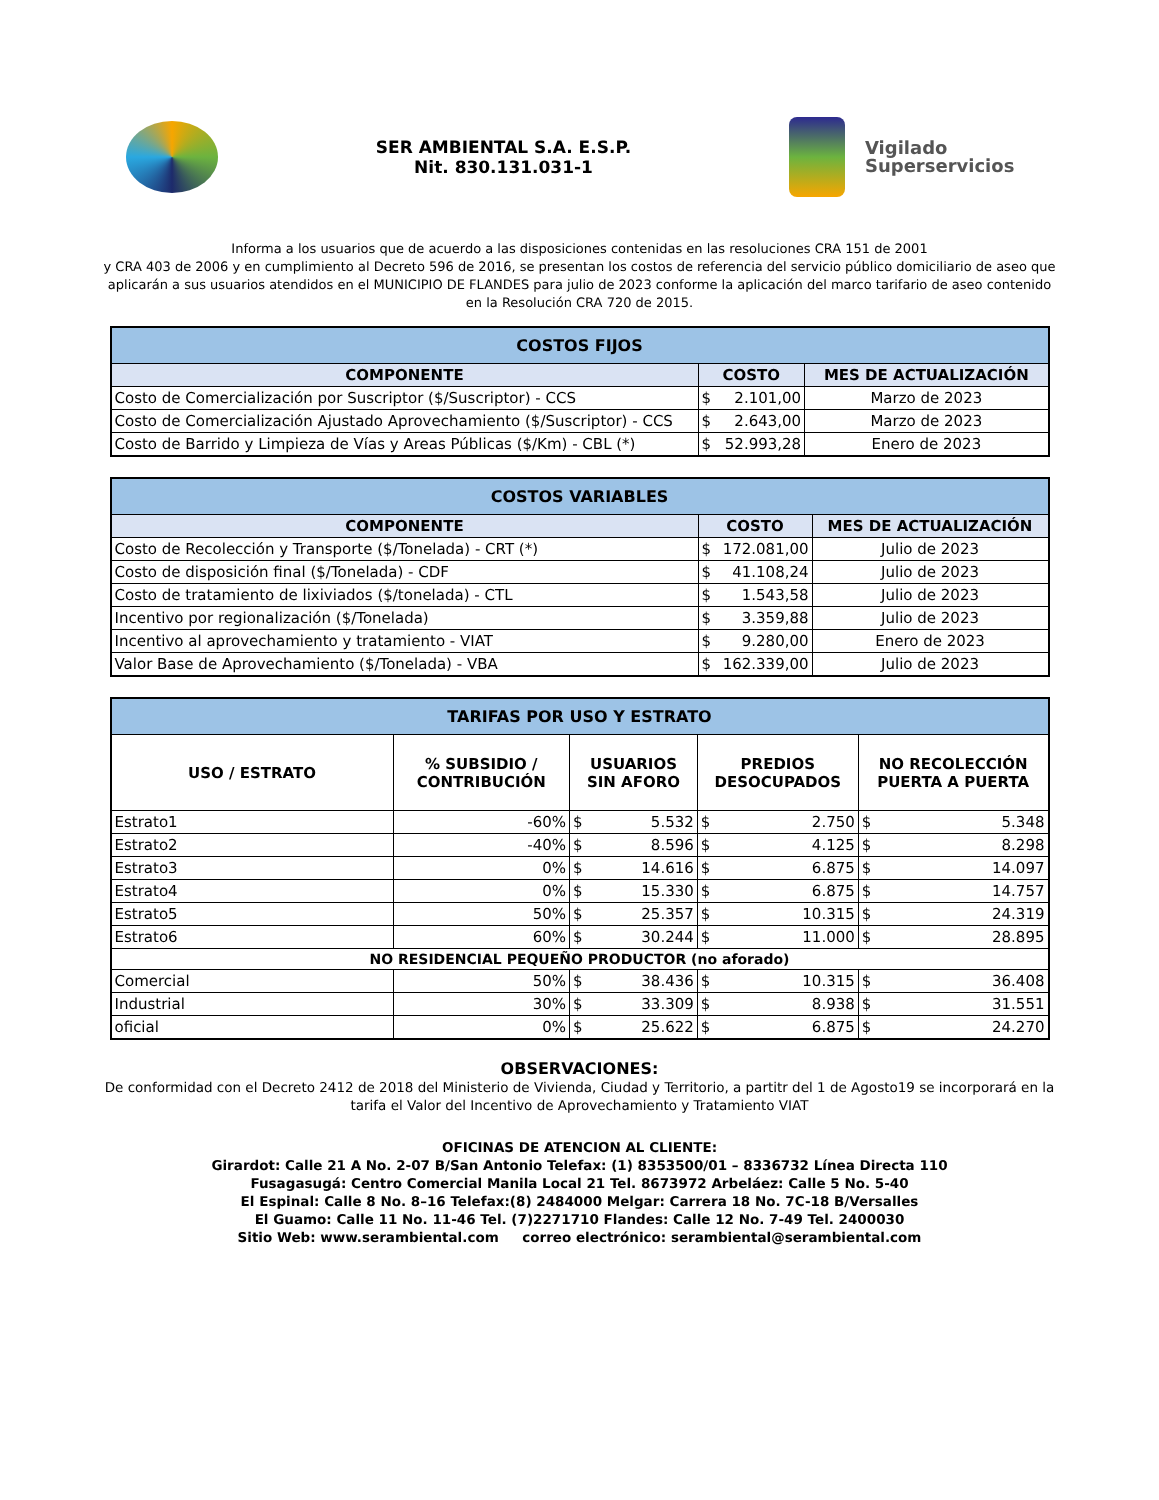SER AMBIENTAL S.A. E.S.P.
Nit. 830.131.031-1
Vigilado
Superservicios
Informa a los usuarios que de acuerdo a las disposiciones contenidas en las resoluciones CRA 151 de 2001
y CRA 403 de 2006 y en cumplimiento al Decreto 596 de 2016, se presentan los costos de referencia del servicio público domiciliario de aseo que aplicarán a sus usuarios atendidos en el MUNICIPIO DE FLANDES para julio de 2023 conforme la aplicación del marco tarifario de aseo contenido en la Resolución CRA 720 de 2015.
| COSTOS FIJOS | | |
| --- | --- | --- |
| COMPONENTE | COSTO | MES DE ACTUALIZACIÓN |
| Costo de Comercialización por Suscriptor ($/Suscriptor) - CCS | $ 2.101,00 | Marzo de 2023 |
| Costo de Comercialización Ajustado Aprovechamiento ($/Suscriptor) - CCS | $ 2.643,00 | Marzo de 2023 |
| Costo de Barrido y Limpieza de Vías y Areas Públicas ($/Km) - CBL (*) | $ 52.993,28 | Enero de 2023 |
| COSTOS VARIABLES | | |
| --- | --- | --- |
| COMPONENTE | COSTO | MES DE ACTUALIZACIÓN |
| Costo de Recolección y Transporte ($/Tonelada) - CRT (*) | $ 172.081,00 | Julio de 2023 |
| Costo de disposición final ($/Tonelada) - CDF | $ 41.108,24 | Julio de 2023 |
| Costo de tratamiento de lixiviados ($/tonelada) - CTL | $ 1.543,58 | Julio de 2023 |
| Incentivo por regionalización ($/Tonelada) | $ 3.359,88 | Julio de 2023 |
| Incentivo al aprovechamiento y tratamiento - VIAT | $ 9.280,00 | Enero de 2023 |
| Valor Base de Aprovechamiento ($/Tonelada) - VBA | $ 162.339,00 | Julio de 2023 |
| TARIFAS POR USO Y ESTRATO | | | | |
| --- | --- | --- | --- | --- |
| USO / ESTRATO | % SUBSIDIO / CONTRIBUCIÓN | USUARIOS SIN AFORO | PREDIOS DESOCUPADOS | NO RECOLECCIÓN PUERTA A PUERTA |
| Estrato1 | -60% | $ 5.532 | $ 2.750 | $ 5.348 |
| Estrato2 | -40% | $ 8.596 | $ 4.125 | $ 8.298 |
| Estrato3 | 0% | $ 14.616 | $ 6.875 | $ 14.097 |
| Estrato4 | 0% | $ 15.330 | $ 6.875 | $ 14.757 |
| Estrato5 | 50% | $ 25.357 | $ 10.315 | $ 24.319 |
| Estrato6 | 60% | $ 30.244 | $ 11.000 | $ 28.895 |
| NO RESIDENCIAL PEQUEÑO PRODUCTOR (no aforado) | | | | |
| Comercial | 50% | $ 38.436 | $ 10.315 | $ 36.408 |
| Industrial | 30% | $ 33.309 | $ 8.938 | $ 31.551 |
| oficial | 0% | $ 25.622 | $ 6.875 | $ 24.270 |
OBSERVACIONES:
De conformidad con el Decreto 2412 de 2018 del Ministerio de Vivienda, Ciudad y Territorio, a partitr del 1 de Agosto19 se incorporará en la
tarifa el Valor del Incentivo de Aprovechamiento y Tratamiento VIAT
OFICINAS DE ATENCION AL CLIENTE:
Girardot: Calle 21 A No. 2-07 B/San Antonio Telefax: (1) 8353500/01 – 8336732 Línea Directa 110
Fusagasugá: Centro Comercial Manila Local 21 Tel. 8673972 Arbeláez: Calle 5 No. 5-40
El Espinal: Calle 8 No. 8–16 Telefax:(8) 2484000 Melgar: Carrera 18 No. 7C-18 B/Versalles
El Guamo: Calle 11 No. 11-46 Tel. (7)2271710 Flandes: Calle 12 No. 7-49 Tel. 2400030
Sitio Web: www.serambiental.com correo electrónico: serambiental@serambiental.com